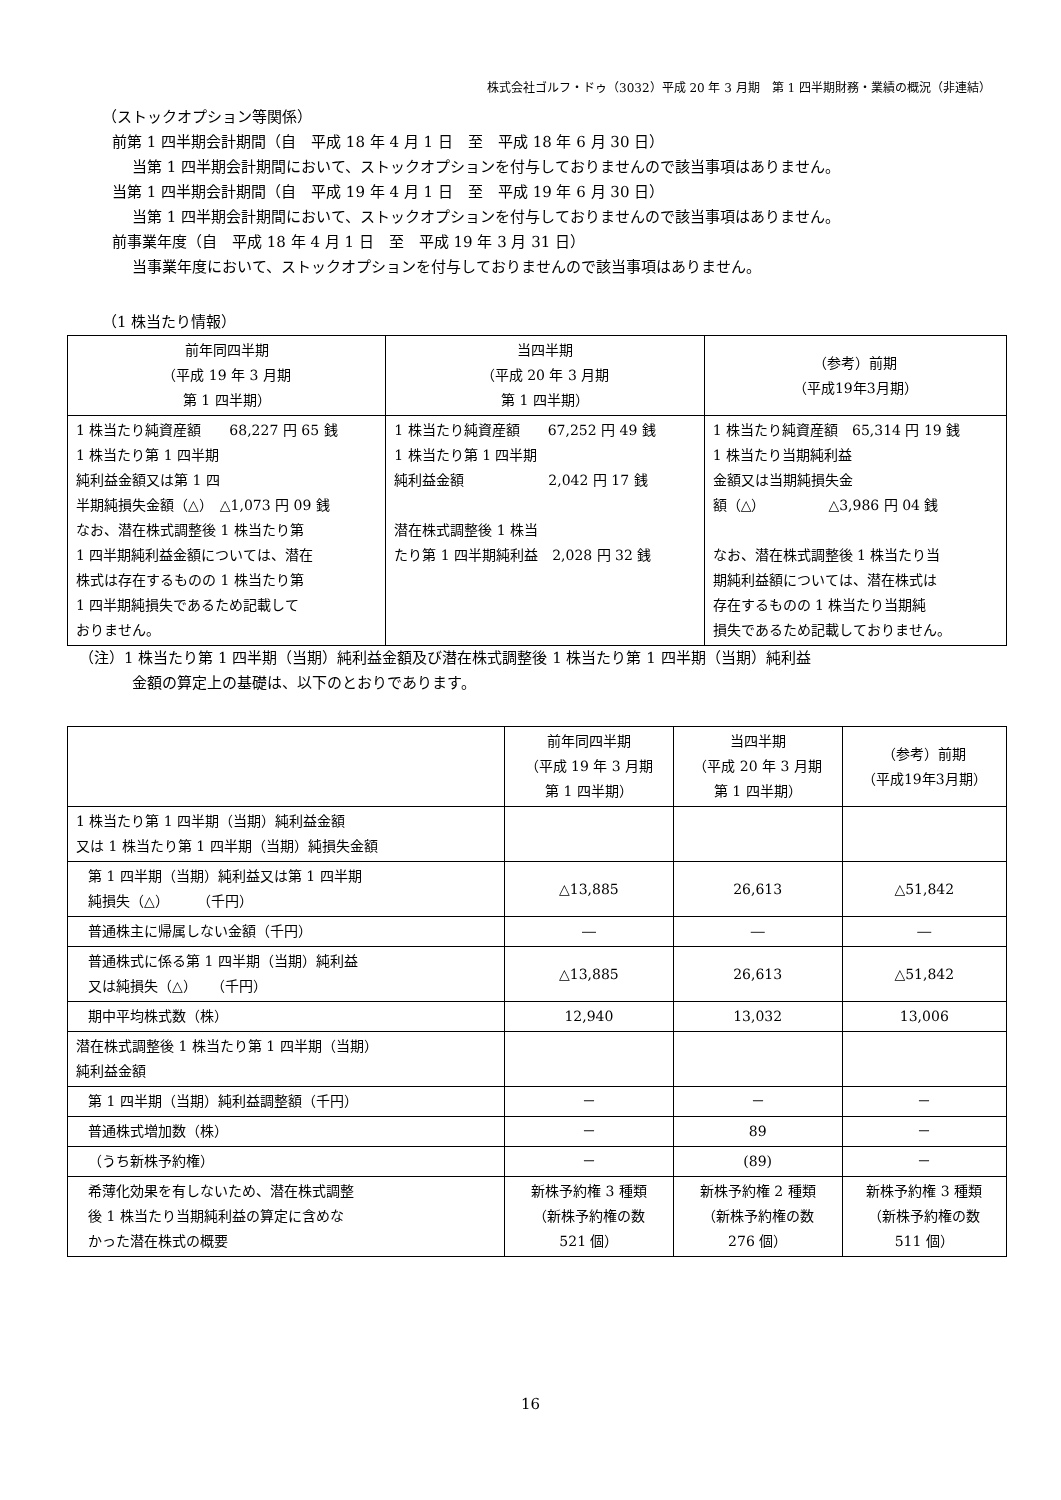株式会社ゴルフ・ドゥ（3032）平成 20 年 3 月期　第 1 四半期財務・業績の概況（非連結）
（ストックオプション等関係）
前第 1 四半期会計期間（自　平成 18 年 4 月 1 日　至　平成 18 年 6 月 30 日）
当第 1 四半期会計期間において、ストックオプションを付与しておりませんので該当事項はありません。
当第 1 四半期会計期間（自　平成 19 年 4 月 1 日　至　平成 19 年 6 月 30 日）
当第 1 四半期会計期間において、ストックオプションを付与しておりませんので該当事項はありません。
前事業年度（自　平成 18 年 4 月 1 日　至　平成 19 年 3 月 31 日）
当事業年度において、ストックオプションを付与しておりませんので該当事項はありません。
（1 株当たり情報）
| 前年同四半期 （平成 19 年 3 月期 第 1 四半期） | 当四半期 （平成 20 年 3 月期 第 1 四半期） | （参考）前期 （平成19年3月期） |
| --- | --- | --- |
| 1 株当たり純資産額 68,227 円 65 銭 1 株当たり第 1 四半期 純利益金額又は第 1 四 半期純損失金額（△） △1,073 円 09 銭 なお、潜在株式調整後 1 株当たり第 1 四半期純利益金額については、潜在 株式は存在するものの 1 株当たり第 1 四半期純損失であるため記載して おりません。 | 1 株当たり純資産額 67,252 円 49 銭 1 株当たり第 1 四半期 純利益金額 2,042 円 17 銭 潜在株式調整後 1 株当 たり第 1 四半期純利益 2,028 円 32 銭 | 1 株当たり純資産額 65,314 円 19 銭 1 株当たり当期純利益 金額又は当期純損失金 額（△） △3,986 円 04 銭 なお、潜在株式調整後 1 株当たり当 期純利益額については、潜在株式は 存在するものの 1 株当たり当期純 損失であるため記載しておりません。 |
（注）1 株当たり第 1 四半期（当期）純利益金額及び潜在株式調整後 1 株当たり第 1 四半期（当期）純利益
金額の算定上の基礎は、以下のとおりであります。
| | 前年同四半期 （平成 19 年 3 月期 第 1 四半期） | 当四半期 （平成 20 年 3 月期 第 1 四半期） | （参考）前期 （平成19年3月期） |
| --- | --- | --- | --- |
| 1 株当たり第 1 四半期（当期）純利益金額 又は 1 株当たり第 1 四半期（当期）純損失金額 | | | |
| 第 1 四半期（当期）純利益又は第 1 四半期 純損失（△） （千円） | △13,885 | 26,613 | △51,842 |
| 普通株主に帰属しない金額（千円） | ― | ― | ― |
| 普通株式に係る第 1 四半期（当期）純利益 又は純損失（△） （千円） | △13,885 | 26,613 | △51,842 |
| 期中平均株式数（株） | 12,940 | 13,032 | 13,006 |
| 潜在株式調整後 1 株当たり第 1 四半期（当期） 純利益金額 | | | |
| 第 1 四半期（当期）純利益調整額（千円） | － | － | － |
| 普通株式増加数（株） | － | 89 | － |
| （うち新株予約権） | － | (89) | － |
| 希薄化効果を有しないため、潜在株式調整 後 1 株当たり当期純利益の算定に含めな かった潜在株式の概要 | 新株予約権 3 種類 （新株予約権の数 521 個） | 新株予約権 2 種類 （新株予約権の数 276 個） | 新株予約権 3 種類 （新株予約権の数 511 個） |
16